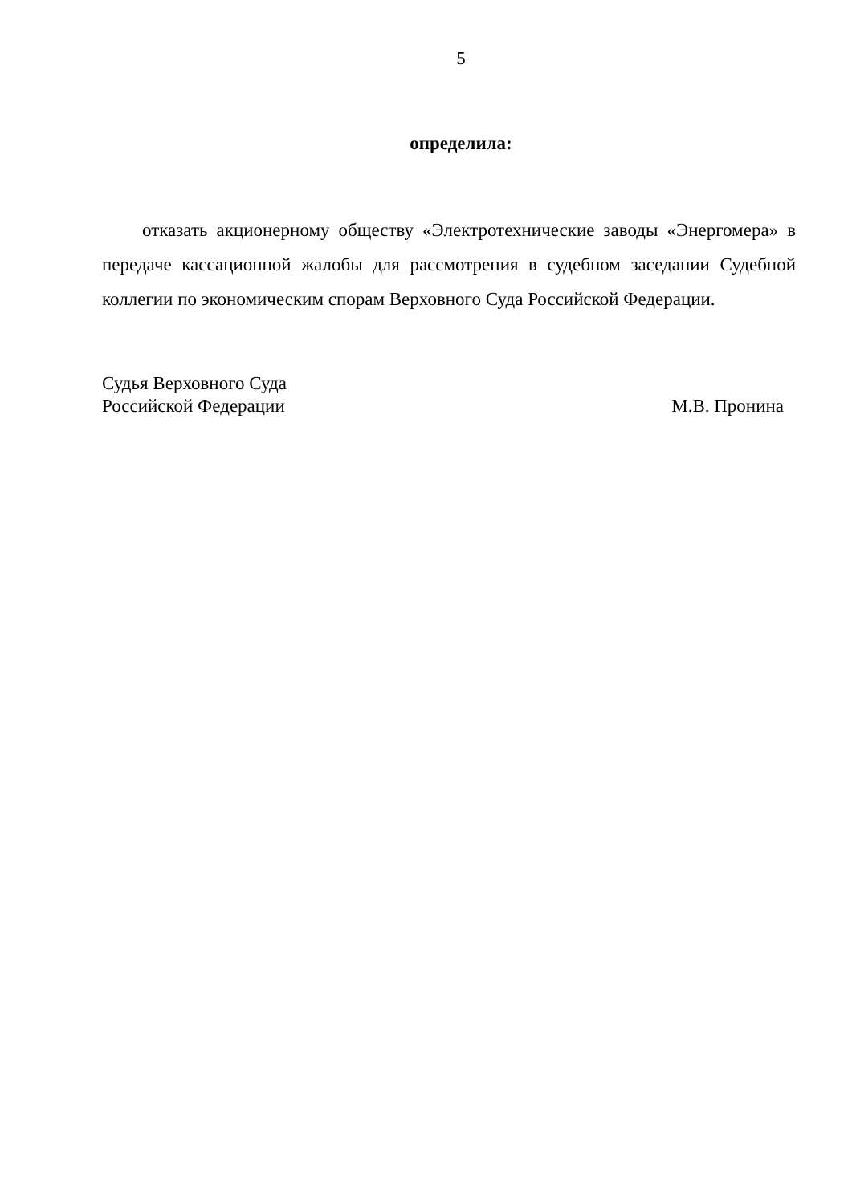5
определила:
отказать акционерному обществу «Электротехнические заводы «Энергомера» в передаче кассационной жалобы для рассмотрения в судебном заседании Судебной коллегии по экономическим спорам Верховного Суда Российской Федерации.
Судья Верховного Суда
Российской Федерации
М.В. Пронина